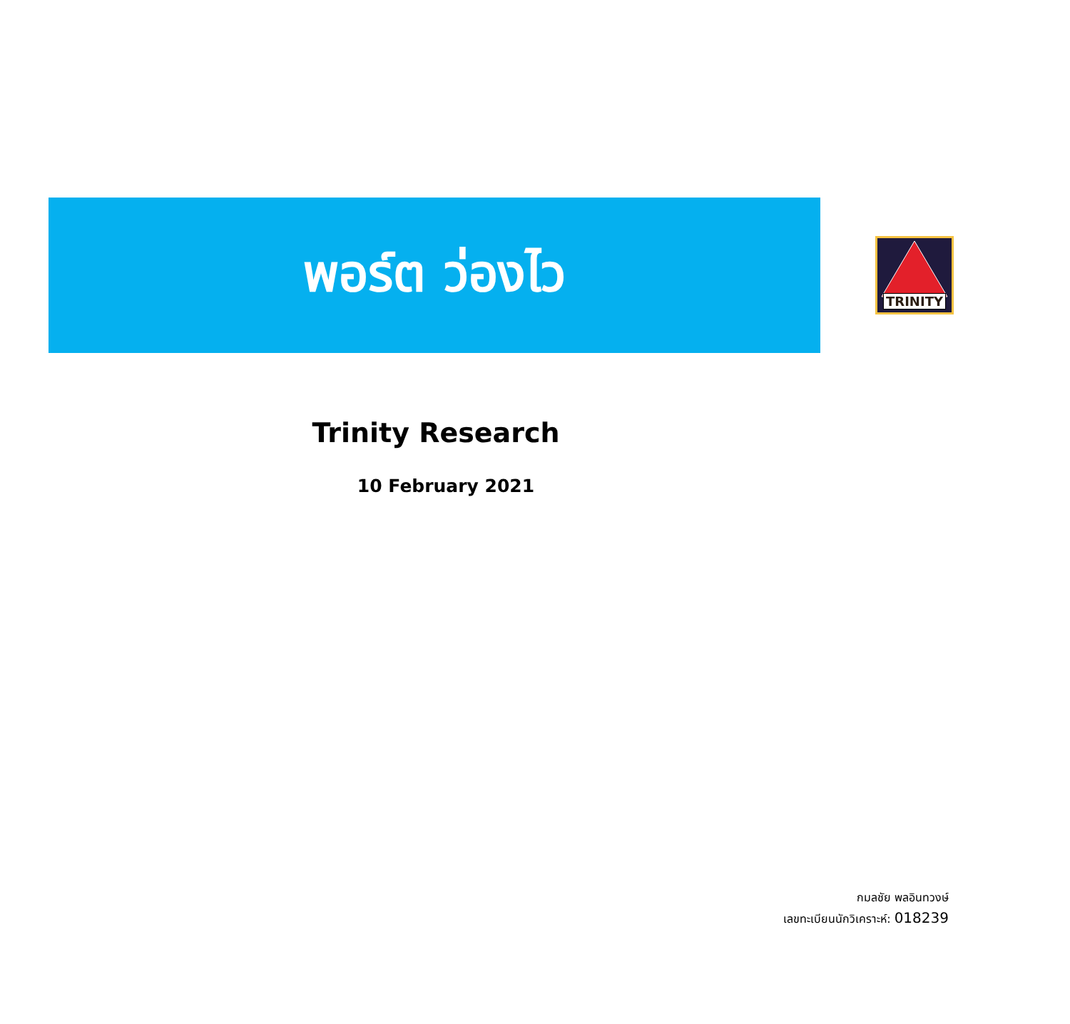พอร์ต ว่องไว
TRINITY
Trinity Research
10 February 2021
กมลชัย พลอินทวงษ์
เลขทะเบียนนักวิเคราะห์: 018239